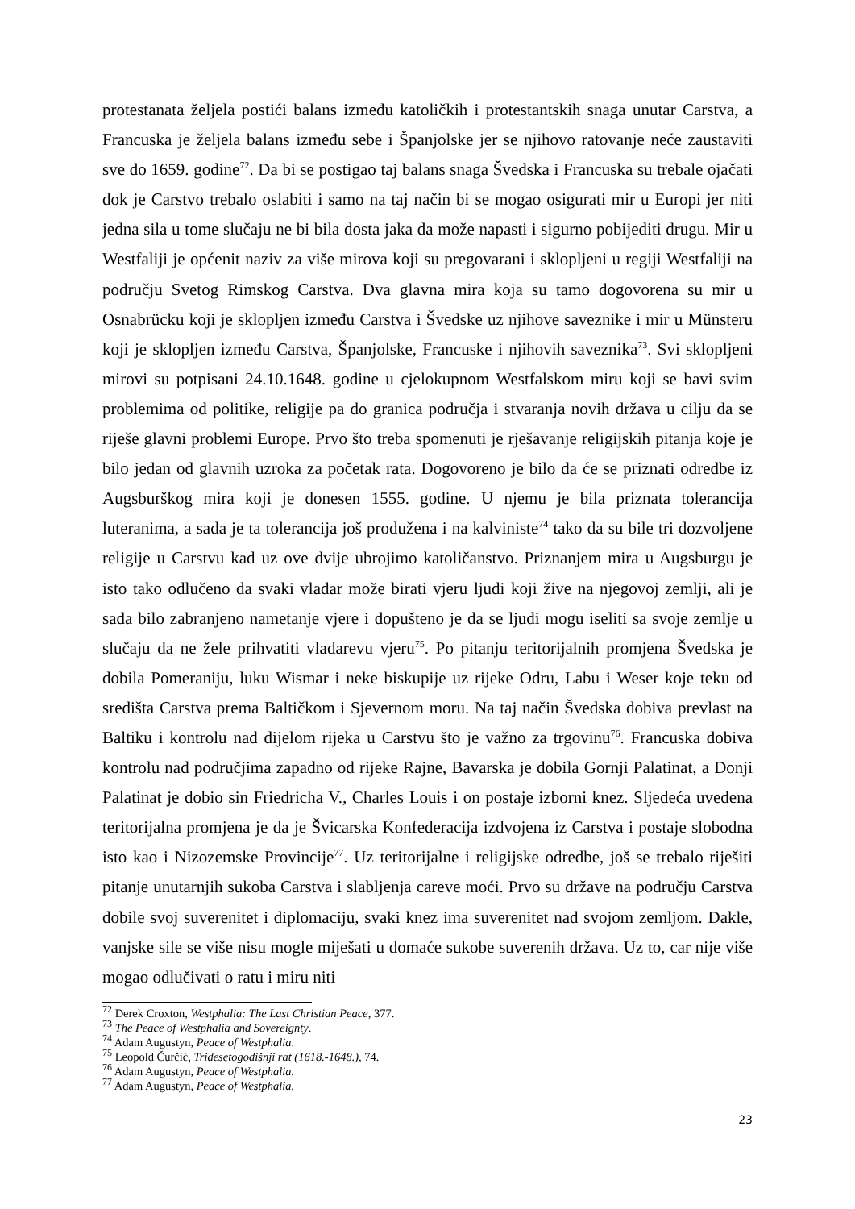protestanata željela postići balans između katoličkih i protestantskih snaga unutar Carstva, a Francuska je željela balans između sebe i Španjolske jer se njihovo ratovanje neće zaustaviti sve do 1659. godine<sup>72</sup>. Da bi se postigao taj balans snaga Švedska i Francuska su trebale ojačati dok je Carstvo trebalo oslabiti i samo na taj način bi se mogao osigurati mir u Europi jer niti jedna sila u tome slučaju ne bi bila dosta jaka da može napasti i sigurno pobijediti drugu. Mir u Westfaliji je općenit naziv za više mirova koji su pregovarani i sklopljeni u regiji Westfaliji na području Svetog Rimskog Carstva. Dva glavna mira koja su tamo dogovorena su mir u Osnabrücku koji je sklopljen između Carstva i Švedske uz njihove saveznike i mir u Münsteru koji je sklopljen između Carstva, Španjolske, Francuske i njihovih saveznika<sup>73</sup>. Svi sklopljeni mirovi su potpisani 24.10.1648. godine u cjelokupnom Westfalskom miru koji se bavi svim problemima od politike, religije pa do granica područja i stvaranja novih država u cilju da se riješe glavni problemi Europe. Prvo što treba spomenuti je rješavanje religijskih pitanja koje je bilo jedan od glavnih uzroka za početak rata. Dogovoreno je bilo da će se priznati odredbe iz Augsburškog mira koji je donesen 1555. godine. U njemu je bila priznata tolerancija luteranima, a sada je ta tolerancija još produžena i na kalviniste<sup>74</sup> tako da su bile tri dozvoljene religije u Carstvu kad uz ove dvije ubrojimo katoličanstvo. Priznanjem mira u Augsburgu je isto tako odlučeno da svaki vladar može birati vjeru ljudi koji žive na njegovoj zemlji, ali je sada bilo zabranjeno nametanje vjere i dopušteno je da se ljudi mogu iseliti sa svoje zemlje u slučaju da ne žele prihvatiti vladarevu vjeru<sup>75</sup>. Po pitanju teritorijalnih promjena Švedska je dobila Pomeraniju, luku Wismar i neke biskupije uz rijeke Odru, Labu i Weser koje teku od središta Carstva prema Baltičkom i Sjevernom moru. Na taj način Švedska dobiva prevlast na Baltiku i kontrolu nad dijelom rijeka u Carstvu što je važno za trgovinu<sup>76</sup>. Francuska dobiva kontrolu nad područjima zapadno od rijeke Rajne, Bavarska je dobila Gornji Palatinat, a Donji Palatinat je dobio sin Friedricha V., Charles Louis i on postaje izborni knez. Sljedeća uvedena teritorijalna promjena je da je Švicarska Konfederacija izdvojena iz Carstva i postaje slobodna isto kao i Nizozemske Provincije<sup>77</sup>. Uz teritorijalne i religijske odredbe, još se trebalo riješiti pitanje unutarnjih sukoba Carstva i slabljenja careve moći. Prvo su države na području Carstva dobile svoj suverenitet i diplomaciju, svaki knez ima suverenitet nad svojom zemljom. Dakle, vanjske sile se više nisu mogle miješati u domaće sukobe suverenih država. Uz to, car nije više mogao odlučivati o ratu i miru niti
<sup>72</sup> Derek Croxton, Westphalia: The Last Christian Peace, 377.
<sup>73</sup> The Peace of Westphalia and Sovereignty.
<sup>74</sup> Adam Augustyn, Peace of Westphalia.
<sup>75</sup> Leopold Čurčić, Tridesetogodišnji rat (1618.-1648.), 74.
<sup>76</sup> Adam Augustyn, Peace of Westphalia.
<sup>77</sup> Adam Augustyn, Peace of Westphalia.
23